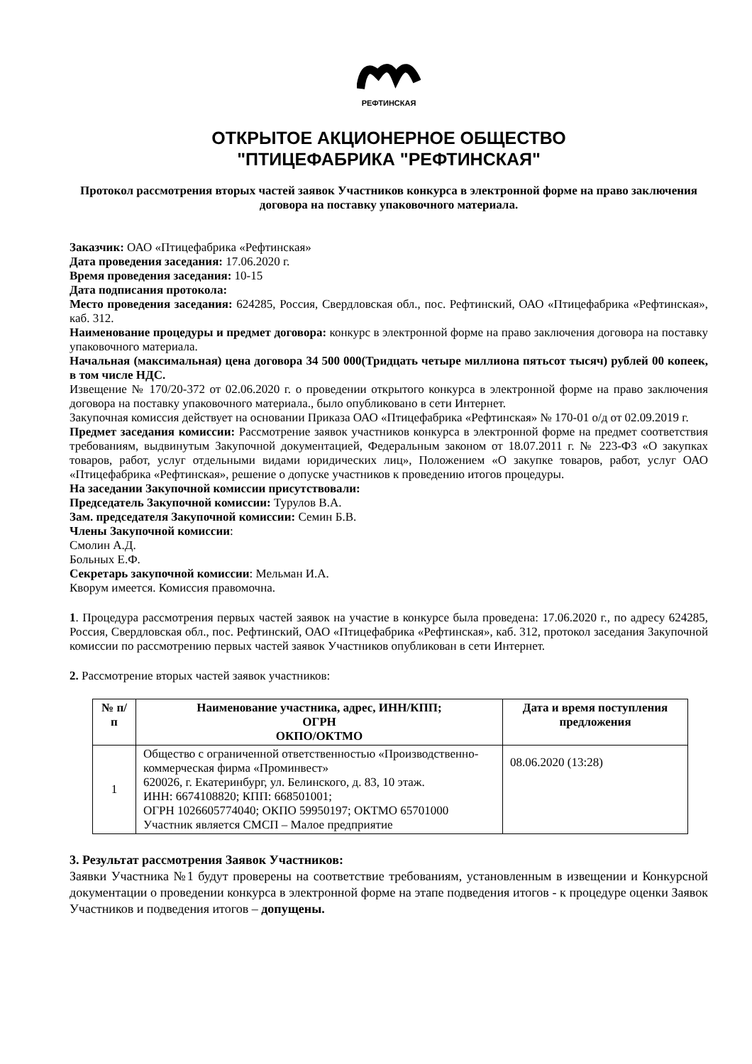РЕФТИНСКАЯ
ОТКРЫТОЕ АКЦИОНЕРНОЕ ОБЩЕСТВО
"ПТИЦЕФАБРИКА "РЕФТИНСКАЯ"
Протокол рассмотрения вторых частей заявок Участников конкурса в электронной форме на право заключения договора на поставку упаковочного материала.
Заказчик: ОАО «Птицефабрика «Рефтинская»
Дата проведения заседания: 17.06.2020 г.
Время проведения заседания: 10-15
Дата подписания протокола:
Место проведения заседания: 624285, Россия, Свердловская обл., пос. Рефтинский, ОАО «Птицефабрика «Рефтинская», каб. 312.
Наименование процедуры и предмет договора: конкурс в электронной форме на право заключения договора на поставку упаковочного материала.
Начальная (максимальная) цена договора 34 500 000(Тридцать четыре миллиона пятьсот тысяч) рублей 00 копеек, в том числе НДС.
Извещение № 170/20-372 от 02.06.2020 г. о проведении открытого конкурса в электронной форме на право заключения договора на поставку упаковочного материала., было опубликовано в сети Интернет.
Закупочная комиссия действует на основании Приказа ОАО «Птицефабрика «Рефтинская» № 170-01 о/д от 02.09.2019 г.
Предмет заседания комиссии: Рассмотрение заявок участников конкурса в электронной форме на предмет соответствия требованиям, выдвинутым Закупочной документацией, Федеральным законом от 18.07.2011 г. № 223-ФЗ «О закупках товаров, работ, услуг отдельными видами юридических лиц», Положением «О закупке товаров, работ, услуг ОАО «Птицефабрика «Рефтинская», решение о допуске участников к проведению итогов процедуры.
На заседании Закупочной комиссии присутствовали:
Председатель Закупочной комиссии: Турулов В.А.
Зам. председателя Закупочной комиссии: Семин Б.В.
Члены Закупочной комиссии:
Смолин А.Д.
Больных Е.Ф.
Секретарь закупочной комиссии: Мельман И.А.
Кворум имеется. Комиссия правомочна.
1. Процедура рассмотрения первых частей заявок на участие в конкурсе была проведена: 17.06.2020 г., по адресу 624285, Россия, Свердловская обл., пос. Рефтинский, ОАО «Птицефабрика «Рефтинская», каб. 312, протокол заседания Закупочной комиссии по рассмотрению первых частей заявок Участников опубликован в сети Интернет.
2. Рассмотрение вторых частей заявок участников:
| № п/п | Наименование участника, адрес, ИНН/КПП; ОГРН ОКПО/ОКТМО | Дата и время поступления предложения |
| --- | --- | --- |
| 1 | Общество с ограниченной ответственностью «Производственно-коммерческая фирма «Проминвест» 620026, г. Екатеринбург, ул. Белинского, д. 83, 10 этаж. ИНН: 6674108820; КПП: 668501001; ОГРН 1026605774040; ОКПО 59950197; ОКТМО 65701000 Участник является СМСП – Малое предприятие | 08.06.2020 (13:28) |
3. Результат рассмотрения Заявок Участников:
Заявки Участника №1 будут проверены на соответствие требованиям, установленным в извещении и Конкурсной документации о проведении конкурса в электронной форме на этапе подведения итогов - к процедуре оценки Заявок Участников и подведения итогов – допущены.